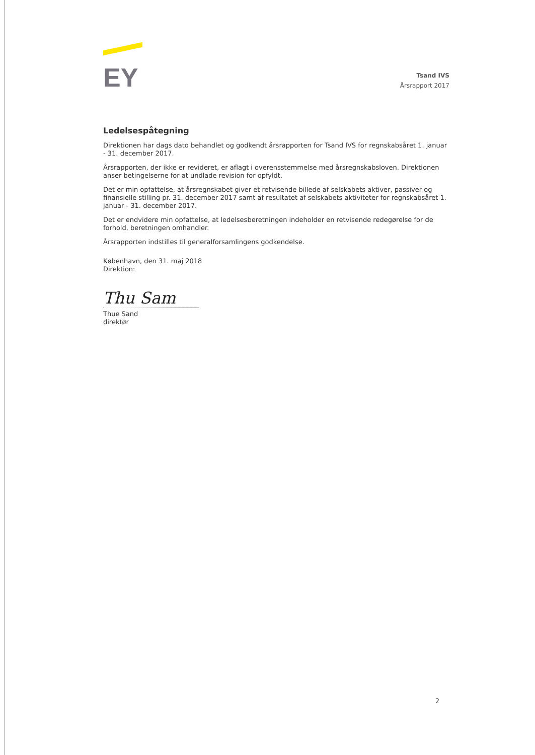EY
Tsand IVS
Årsrapport 2017
Ledelsespåtegning
Direktionen har dags dato behandlet og godkendt årsrapporten for Tsand IVS for regnskabsåret 1. januar - 31. december 2017.
Årsrapporten, der ikke er revideret, er aflagt i overensstemmelse med årsregnskabsloven. Direktionen anser betingelserne for at undlade revision for opfyldt.
Det er min opfattelse, at årsregnskabet giver et retvisende billede af selskabets aktiver, passiver og finansielle stilling pr. 31. december 2017 samt af resultatet af selskabets aktiviteter for regnskabsåret 1. januar - 31. december 2017.
Det er endvidere min opfattelse, at ledelsesberetningen indeholder en retvisende redegørelse for de forhold, beretningen omhandler.
Årsrapporten indstilles til generalforsamlingens godkendelse.
København, den 31. maj 2018
Direktion:
Thu Sam
Thue Sand
direktør
2